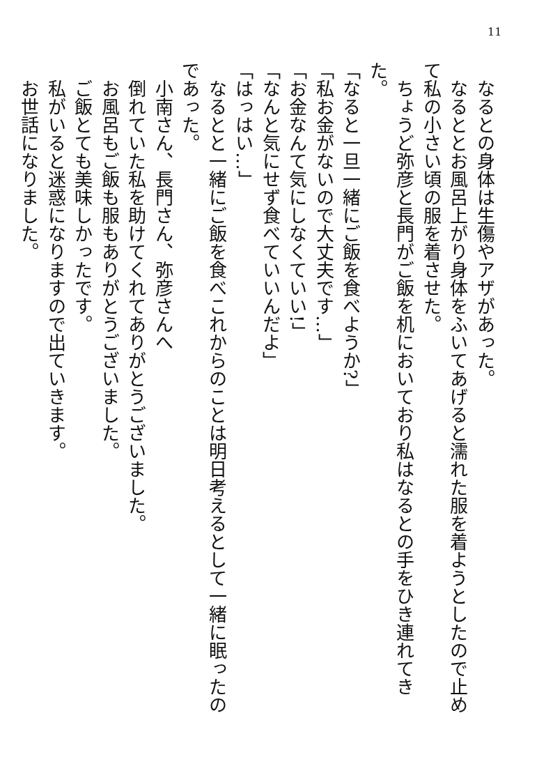11
　なるとの身体は生傷やアザがあった。
　なるととお風呂上がり身体をふいてあげると濡れた服を着ようとしたので止めて私の小さい頃の服を着させた。
　ちょうど弥彦と長門がご飯を机においており私はなるとの手をひき連れてきた。
「なると一旦一緒にご飯を食べようか?」
「私お金がないので大丈夫です…」
「お金なんて気にしなくていい!」
「なんと気にせず食べていいんだよ」
「はっはい…」
　なるとと一緒にご飯を食べこれからのことは明日考えるとして一緒に眠ったのであった。
　小南さん、長門さん、弥彦さんへ
　倒れていた私を助けてくれてありがとうございました。
　お風呂もご飯も服もありがとうございました。
　ご飯とても美味しかったです。
　私がいると迷惑になりますので出ていきます。
　お世話になりました。